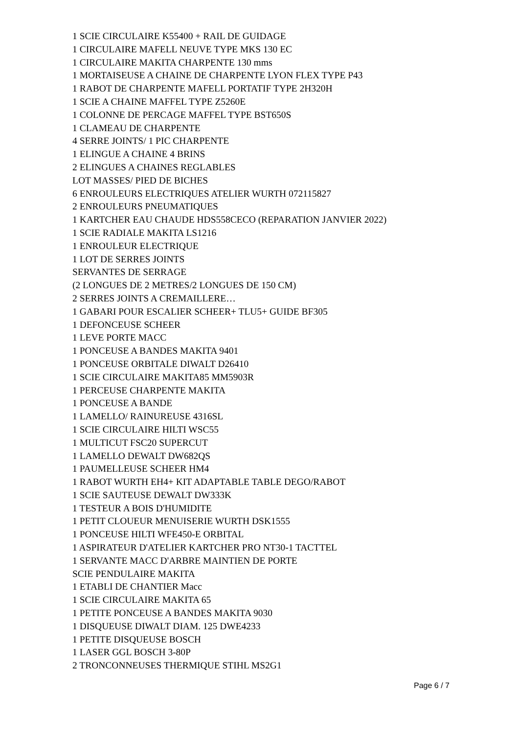1 SCIE CIRCULAIRE K55400 + RAIL DE GUIDAGE
1 CIRCULAIRE MAFELL NEUVE TYPE MKS 130 EC
1 CIRCULAIRE MAKITA CHARPENTE 130 mms
1 MORTAISEUSE A CHAINE DE CHARPENTE LYON FLEX TYPE P43
1 RABOT DE CHARPENTE MAFELL PORTATIF TYPE 2H320H
1 SCIE A CHAINE MAFFEL TYPE Z5260E
1 COLONNE DE PERCAGE MAFFEL TYPE BST650S
1 CLAMEAU DE CHARPENTE
4 SERRE JOINTS/ 1 PIC CHARPENTE
1 ELINGUE A CHAINE 4 BRINS
2 ELINGUES A CHAINES REGLABLES
LOT MASSES/ PIED DE BICHES
6 ENROULEURS ELECTRIQUES ATELIER WURTH 072115827
2 ENROULEURS PNEUMATIQUES
1 KARTCHER EAU CHAUDE HDS558CECO (REPARATION JANVIER 2022)
1 SCIE RADIALE MAKITA LS1216
1 ENROULEUR ELECTRIQUE
1 LOT DE SERRES JOINTS
SERVANTES DE SERRAGE
(2 LONGUES DE 2 METRES/2 LONGUES DE 150 CM)
2 SERRES JOINTS A CREMAILLERE…
1 GABARI POUR ESCALIER SCHEER+ TLU5+ GUIDE BF305
1 DEFONCEUSE SCHEER
1 LEVE PORTE MACC
1 PONCEUSE A BANDES MAKITA 9401
1 PONCEUSE ORBITALE DIWALT D26410
1 SCIE CIRCULAIRE MAKITA85 MM5903R
1 PERCEUSE CHARPENTE MAKITA
1 PONCEUSE A BANDE
1 LAMELLO/ RAINUREUSE 4316SL
1 SCIE CIRCULAIRE HILTI WSC55
1 MULTICUT FSC20 SUPERCUT
1 LAMELLO DEWALT DW682QS
1 PAUMELLEUSE SCHEER HM4
1 RABOT WURTH EH4+ KIT ADAPTABLE TABLE DEGO/RABOT
1 SCIE SAUTEUSE DEWALT DW333K
1 TESTEUR A BOIS D'HUMIDITE
1 PETIT CLOUEUR MENUISERIE WURTH DSK1555
1 PONCEUSE HILTI WFE450-E ORBITAL
1 ASPIRATEUR D'ATELIER KARTCHER PRO NT30-1 TACTTEL
1 SERVANTE MACC D'ARBRE MAINTIEN DE PORTE
SCIE PENDULAIRE MAKITA
1 ETABLI DE CHANTIER Macc
1 SCIE CIRCULAIRE MAKITA 65
1 PETITE PONCEUSE A BANDES MAKITA 9030
1 DISQUEUSE DIWALT DIAM. 125 DWE4233
1 PETITE DISQUEUSE BOSCH
1 LASER GGL BOSCH 3-80P
2 TRONCONNEUSES THERMIQUE STIHL MS2G1
Page 6 / 7